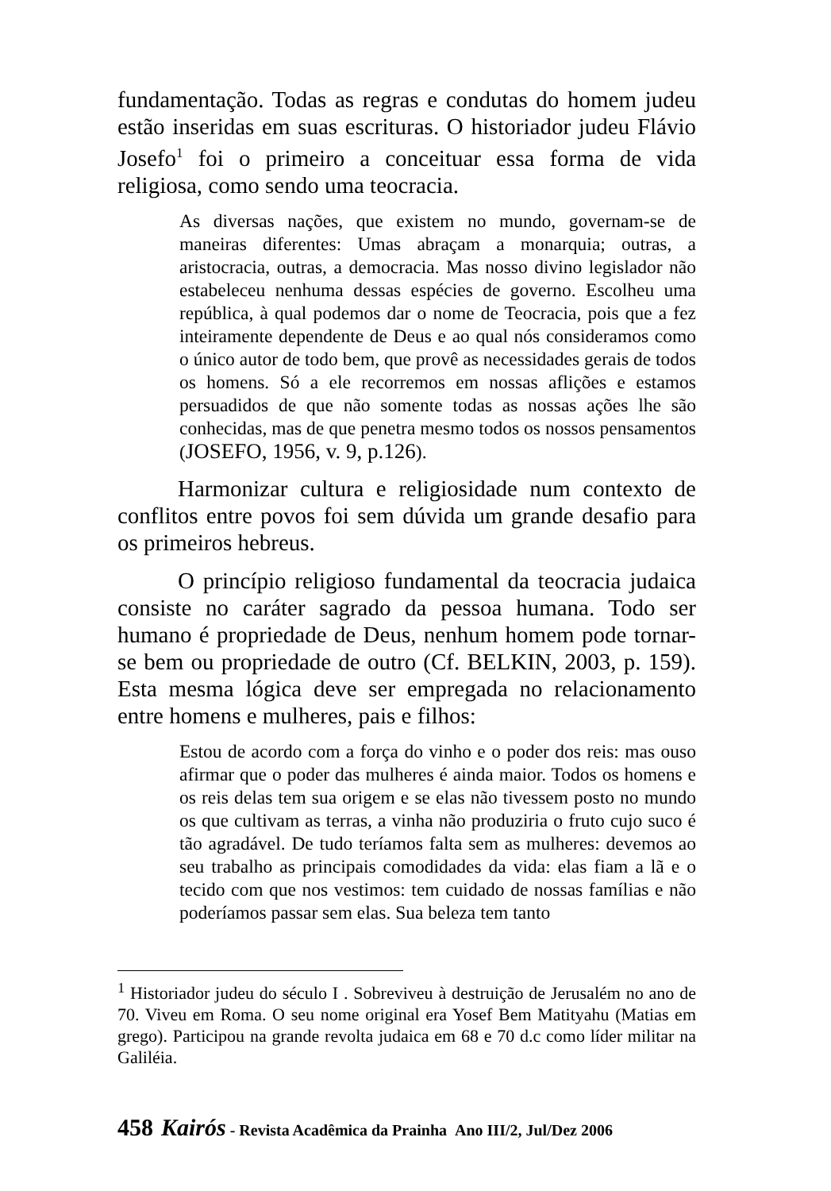fundamentação. Todas as regras e condutas do homem judeu estão inseridas em suas escrituras. O historiador judeu Flávio Josefo<sup>1</sup> foi o primeiro a conceituar essa forma de vida religiosa, como sendo uma teocracia.
As diversas nações, que existem no mundo, governam-se de maneiras diferentes: Umas abraçam a monarquia; outras, a aristocracia, outras, a democracia. Mas nosso divino legislador não estabeleceu nenhuma dessas espécies de governo. Escolheu uma república, à qual podemos dar o nome de Teocracia, pois que a fez inteiramente dependente de Deus e ao qual nós consideramos como o único autor de todo bem, que provê as necessidades gerais de todos os homens. Só a ele recorremos em nossas aflições e estamos persuadidos de que não somente todas as nossas ações lhe são conhecidas, mas de que penetra mesmo todos os nossos pensamentos (JOSEFO, 1956, v. 9, p.126).
Harmonizar cultura e religiosidade num contexto de conflitos entre povos foi sem dúvida um grande desafio para os primeiros hebreus.
O princípio religioso fundamental da teocracia judaica consiste no caráter sagrado da pessoa humana. Todo ser humano é propriedade de Deus, nenhum homem pode tornar-se bem ou propriedade de outro (Cf. BELKIN, 2003, p. 159). Esta mesma lógica deve ser empregada no relacionamento entre homens e mulheres, pais e filhos:
Estou de acordo com a força do vinho e o poder dos reis: mas ouso afirmar que o poder das mulheres é ainda maior. Todos os homens e os reis delas tem sua origem e se elas não tivessem posto no mundo os que cultivam as terras, a vinha não produziria o fruto cujo suco é tão agradável. De tudo teríamos falta sem as mulheres: devemos ao seu trabalho as principais comodidades da vida: elas fiam a lã e o tecido com que nos vestimos: tem cuidado de nossas famílias e não poderíamos passar sem elas. Sua beleza tem tanto
<sup>1</sup> Historiador judeu do século I . Sobreviveu à destruição de Jerusalém no ano de 70. Viveu em Roma. O seu nome original era Yosef Bem Matityahu (Matias em grego). Participou na grande revolta judaica em 68 e 70 d.c como líder militar na Galiléia.
458 Kairós - Revista Acadêmica da Prainha Ano III/2, Jul/Dez 2006